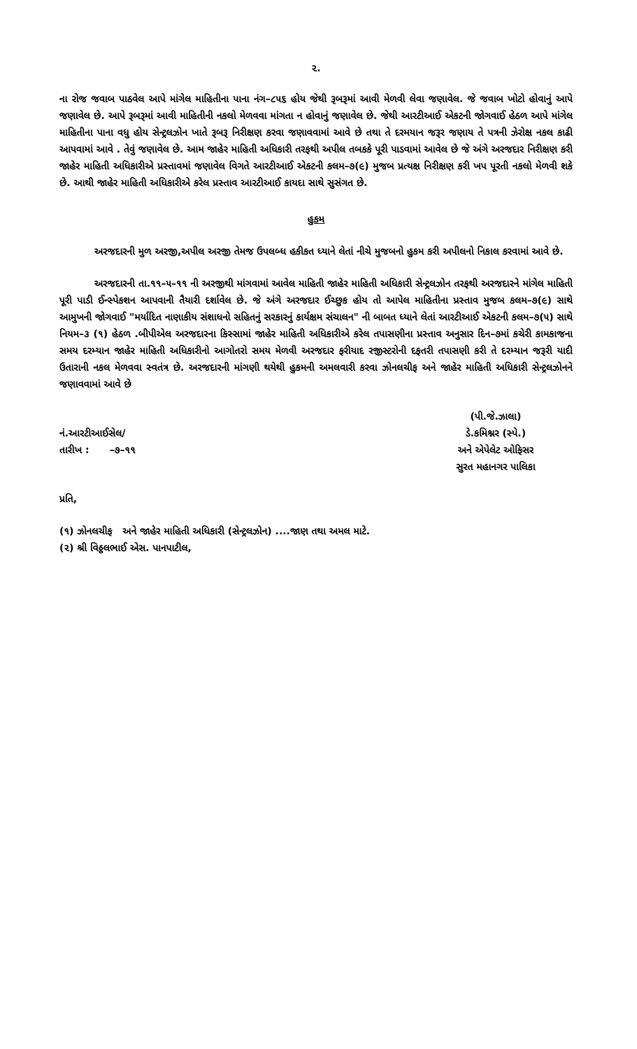૨.
ના રોજ જવાબ પાઠવેલ આપે માંગેલ માહિતીના પાના નંગ–૮૫૬ હોય જેથી રૂબરૂમાં આવી મેળવી લેવા જણાવેલ. જે જવાબ ખોટો હોવાનું આપે જણાવેલ છે. આપે રૂબરૂમાં આવી માહિતીની નકલો મેળવવા માંગતા ન હોવાનું જણાવેલ છે. જેથી આરટીઆઈ એકટની જોગવાઈ હેઠળ આપે માંગેલ માહિતીના પાના વધુ હોય સેન્ટ્રલઝોન ખાતે રૂબરૂ નિરીક્ષણ કરવા જણાવવામાં આવે છે તથા તે દરમયાન જરૂર જણાય તે પત્રની ઝેરોક્ષ નકલ કાઢી આપવામાં આવે . તેવું જણાવેલ છે. આમ જાહેર માહિતી અધિકારી તરફથી અપીલ તબકકે પૂરી પાડવામાં આવેલ છે જે અંગે અરજદાર નિરીક્ષણ કરી જાહેર માહિતી અધિકારીએ પ્રસ્તાવમાં જણાવેલ વિગતે આરટીઆઈ એકટની કલમ–૭(૯) મુજબ પ્રત્યક્ષ નિરીક્ષણ કરી ખપ પૂરતી નકલો મેળવી શકે છે. આથી જાહેર માહિતી અધિકારીએ કરેલ પ્રસ્તાવ આરટીઆઈ કાયદા સાથે સુસંગત છે.
હુકમ
અરજદારની મુળ અરજી,અપીલ અરજી તેમજ ઉપલબ્ધ હકીકત ધ્યાને લેતાં નીચે મુજબનો હુકમ કરી અપીલનો નિકાલ કરવામાં આવે છે.
અરજદારની તા.૧૧–૫–૧૧ ની અરજીથી માંગવામાં આવેલ માહિતી જાહેર માહિતી અધિકારી સેન્ટ્રલઝોન તરફથી અરજદારને માંગેલ માહિતી પૂરી પાડી ઈન્સ્પેકશન આપવાની તૈયારી દર્શાવેલ છે. જે અંગે અરજદાર ઈચ્છુક હોય તો આપેલ માહિતીના પ્રસ્તાવ મુજબ કલમ–૭(૯) સાથે આમુખની જોગવાઈ "મર્યાદિત નાણાકીય સંશાધનો સહિતનું સરકારનું કાર્યક્ષમ સંચાલન" ની બાબત ધ્યાને લેતાં આરટીઆઈ એકટની કલમ–૭(૫) સાથે નિયમ–૩ (૧) હેઠળ .બીપીએલ અરજદારના કિસ્સામાં જાહેર માહિતી અધિકારીએ કરેલ તપાસણીના પ્રસ્તાવ અનુસાર દિન–૭માં કચેરી કામકાજના સમય દરમ્યાન જાહેર માહિતી અધિકારીનો આગોતરો સમય મેળવી અરજદાર ફરીયાદ રજીસ્ટરોની દફતરી તપાસણી કરી તે દરમ્યાન જરૂરી યાદી ઉતારાની નકલ મેળવવા સ્વતંત્ર છે. અરજદારની માંગણી થયેથી હુકમની અમલવારી કરવા ઝોનલચીફ અને જાહેર માહિતી અધિકારી સેન્ટ્રલઝોનને જણાવવામાં આવે છે
નં.આરટીઆઈસેલ/
તારીખ : –૭–૧૧
(પી.જે.ઝાલા)
ડે.કમિશ્નર (સ્પે.)
અને એપેલેટ ઓફિસર
સુરત મહાનગર પાલિકા
પ્રતિ,
(૧) ઝોનલચીફ અને જાહેર માહિતી અધિકારી (સેન્ટ્રલઝોન) ....જાણ તથા અમલ માટે.
(૨) શ્રી વિઠ્ઠલભાઈ એસ. પાનપાટીલ,